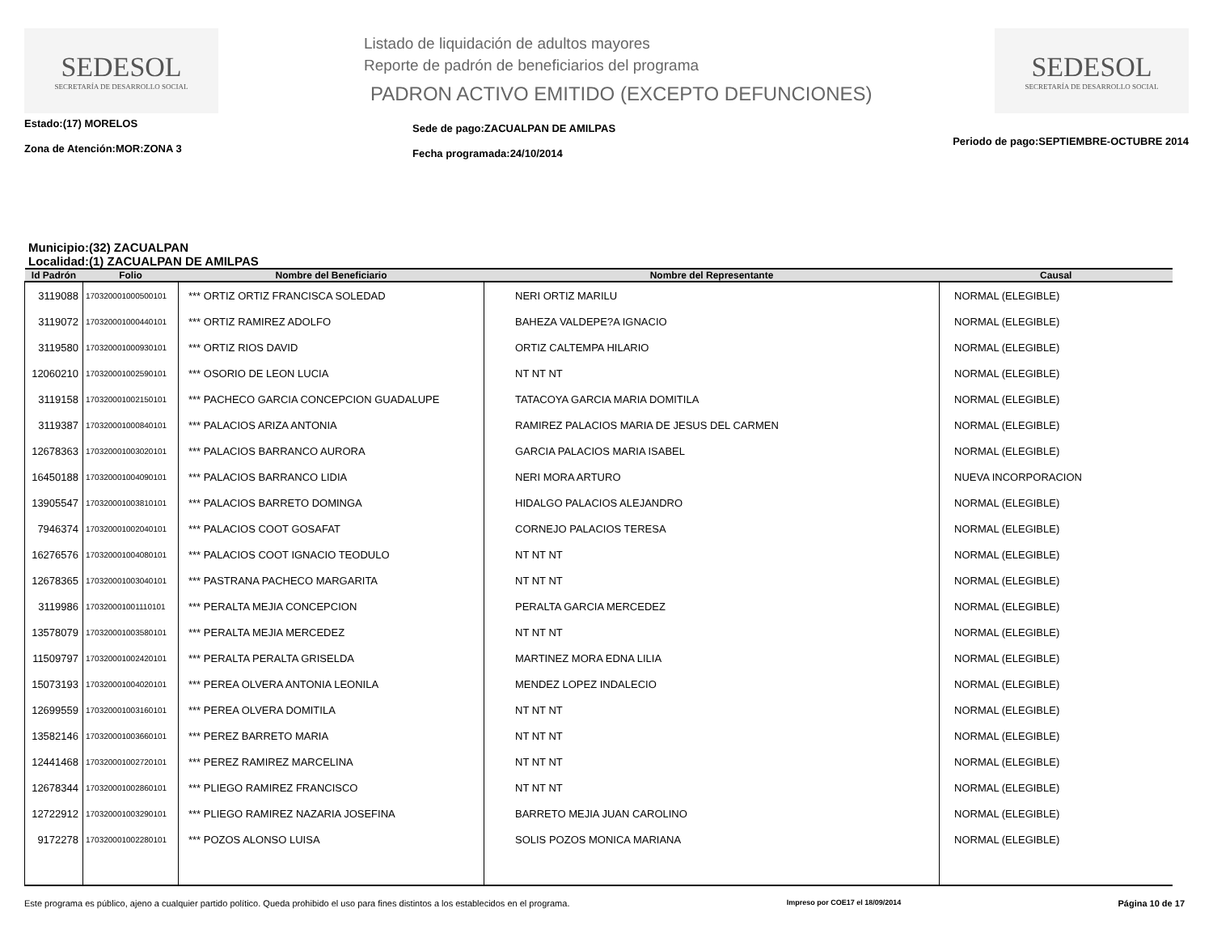SEDESOL
SECRETARÍA DE DESARROLLO SOCIAL
Listado de liquidación de adultos mayores
Reporte de padrón de beneficiarios del programa
PADRON ACTIVO EMITIDO (EXCEPTO DEFUNCIONES)
SEDESOL
SECRETARÍA DE DESARROLLO SOCIAL
Estado:(17) MORELOS
Zona de Atención:MOR:ZONA 3
Sede de pago:ZACUALPAN DE AMILPAS
Fecha programada:24/10/2014
Periodo de pago:SEPTIEMBRE-OCTUBRE 2014
Municipio:(32) ZACUALPAN
Localidad:(1) ZACUALPAN DE AMILPAS
| Id Padrón | Folio | Nombre del Beneficiario | Nombre del Representante | Causal |
| --- | --- | --- | --- | --- |
| 3119088 | 170320001000500101 | *** ORTIZ ORTIZ FRANCISCA SOLEDAD | NERI ORTIZ MARILU | NORMAL (ELEGIBLE) |
| 3119072 | 170320001000440101 | *** ORTIZ RAMIREZ ADOLFO | BAHEZA VALDEPE?A IGNACIO | NORMAL (ELEGIBLE) |
| 3119580 | 170320001000930101 | *** ORTIZ RIOS DAVID | ORTIZ CALTEMPA HILARIO | NORMAL (ELEGIBLE) |
| 12060210 | 170320001002590101 | *** OSORIO DE LEON LUCIA | NT NT NT | NORMAL (ELEGIBLE) |
| 3119158 | 170320001002150101 | *** PACHECO GARCIA CONCEPCION GUADALUPE | TATACOYA GARCIA MARIA DOMITILA | NORMAL (ELEGIBLE) |
| 3119387 | 170320001000840101 | *** PALACIOS ARIZA ANTONIA | RAMIREZ PALACIOS MARIA DE JESUS DEL CARMEN | NORMAL (ELEGIBLE) |
| 12678363 | 170320001003020101 | *** PALACIOS BARRANCO AURORA | GARCIA PALACIOS MARIA ISABEL | NORMAL (ELEGIBLE) |
| 16450188 | 170320001004090101 | *** PALACIOS BARRANCO LIDIA | NERI MORA ARTURO | NUEVA INCORPORACION |
| 13905547 | 170320001003810101 | *** PALACIOS BARRETO DOMINGA | HIDALGO PALACIOS ALEJANDRO | NORMAL (ELEGIBLE) |
| 7946374 | 170320001002040101 | *** PALACIOS COOT GOSAFAT | CORNEJO PALACIOS TERESA | NORMAL (ELEGIBLE) |
| 16276576 | 170320001004080101 | *** PALACIOS COOT IGNACIO TEODULO | NT NT NT | NORMAL (ELEGIBLE) |
| 12678365 | 170320001003040101 | *** PASTRANA PACHECO MARGARITA | NT NT NT | NORMAL (ELEGIBLE) |
| 3119986 | 170320001001110101 | *** PERALTA MEJIA CONCEPCION | PERALTA GARCIA MERCEDEZ | NORMAL (ELEGIBLE) |
| 13578079 | 170320001003580101 | *** PERALTA MEJIA MERCEDEZ | NT NT NT | NORMAL (ELEGIBLE) |
| 11509797 | 170320001002420101 | *** PERALTA PERALTA GRISELDA | MARTINEZ MORA EDNA LILIA | NORMAL (ELEGIBLE) |
| 15073193 | 170320001004020101 | *** PEREA OLVERA ANTONIA LEONILA | MENDEZ LOPEZ INDALECIO | NORMAL (ELEGIBLE) |
| 12699559 | 170320001003160101 | *** PEREA OLVERA DOMITILA | NT NT NT | NORMAL (ELEGIBLE) |
| 13582146 | 170320001003660101 | *** PEREZ BARRETO MARIA | NT NT NT | NORMAL (ELEGIBLE) |
| 12441468 | 170320001002720101 | *** PEREZ RAMIREZ MARCELINA | NT NT NT | NORMAL (ELEGIBLE) |
| 12678344 | 170320001002860101 | *** PLIEGO RAMIREZ FRANCISCO | NT NT NT | NORMAL (ELEGIBLE) |
| 12722912 | 170320001003290101 | *** PLIEGO RAMIREZ NAZARIA JOSEFINA | BARRETO MEJIA JUAN CAROLINO | NORMAL (ELEGIBLE) |
| 9172278 | 170320001002280101 | *** POZOS ALONSO LUISA | SOLIS POZOS MONICA MARIANA | NORMAL (ELEGIBLE) |
Este programa es público, ajeno a cualquier partido político. Queda prohibido el uso para fines distintos a los establecidos en el programa. Impreso por COE17 el 18/09/2014 Página 10 de 17